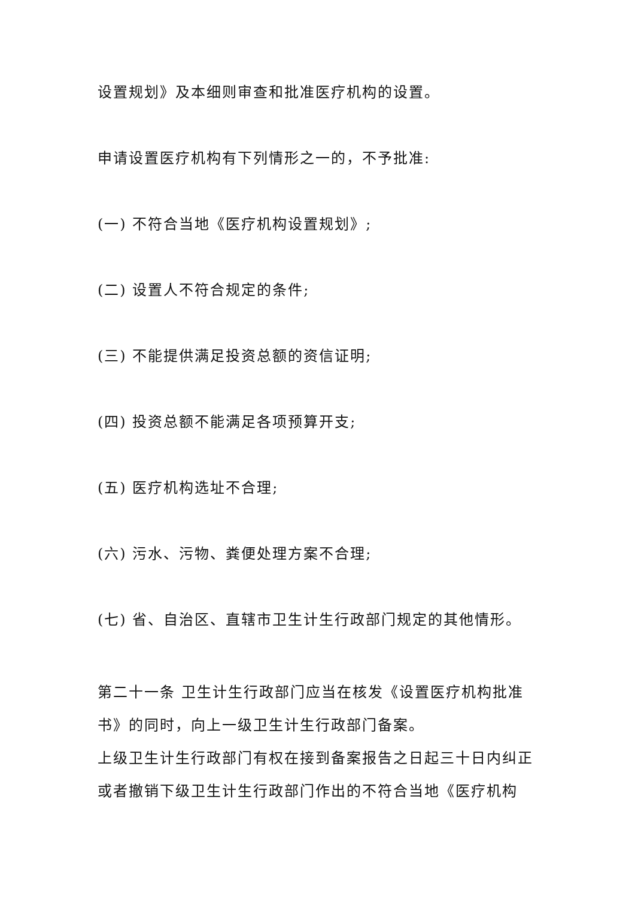设置规划》及本细则审查和批准医疗机构的设置。
申请设置医疗机构有下列情形之一的，不予批准:
(一) 不符合当地《医疗机构设置规划》;
(二) 设置人不符合规定的条件;
(三) 不能提供满足投资总额的资信证明;
(四) 投资总额不能满足各项预算开支;
(五) 医疗机构选址不合理;
(六) 污水、污物、粪便处理方案不合理;
(七) 省、自治区、直辖市卫生计生行政部门规定的其他情形。
第二十一条 卫生计生行政部门应当在核发《设置医疗机构批准书》的同时，向上一级卫生计生行政部门备案。
上级卫生计生行政部门有权在接到备案报告之日起三十日内纠正或者撤销下级卫生计生行政部门作出的不符合当地《医疗机构